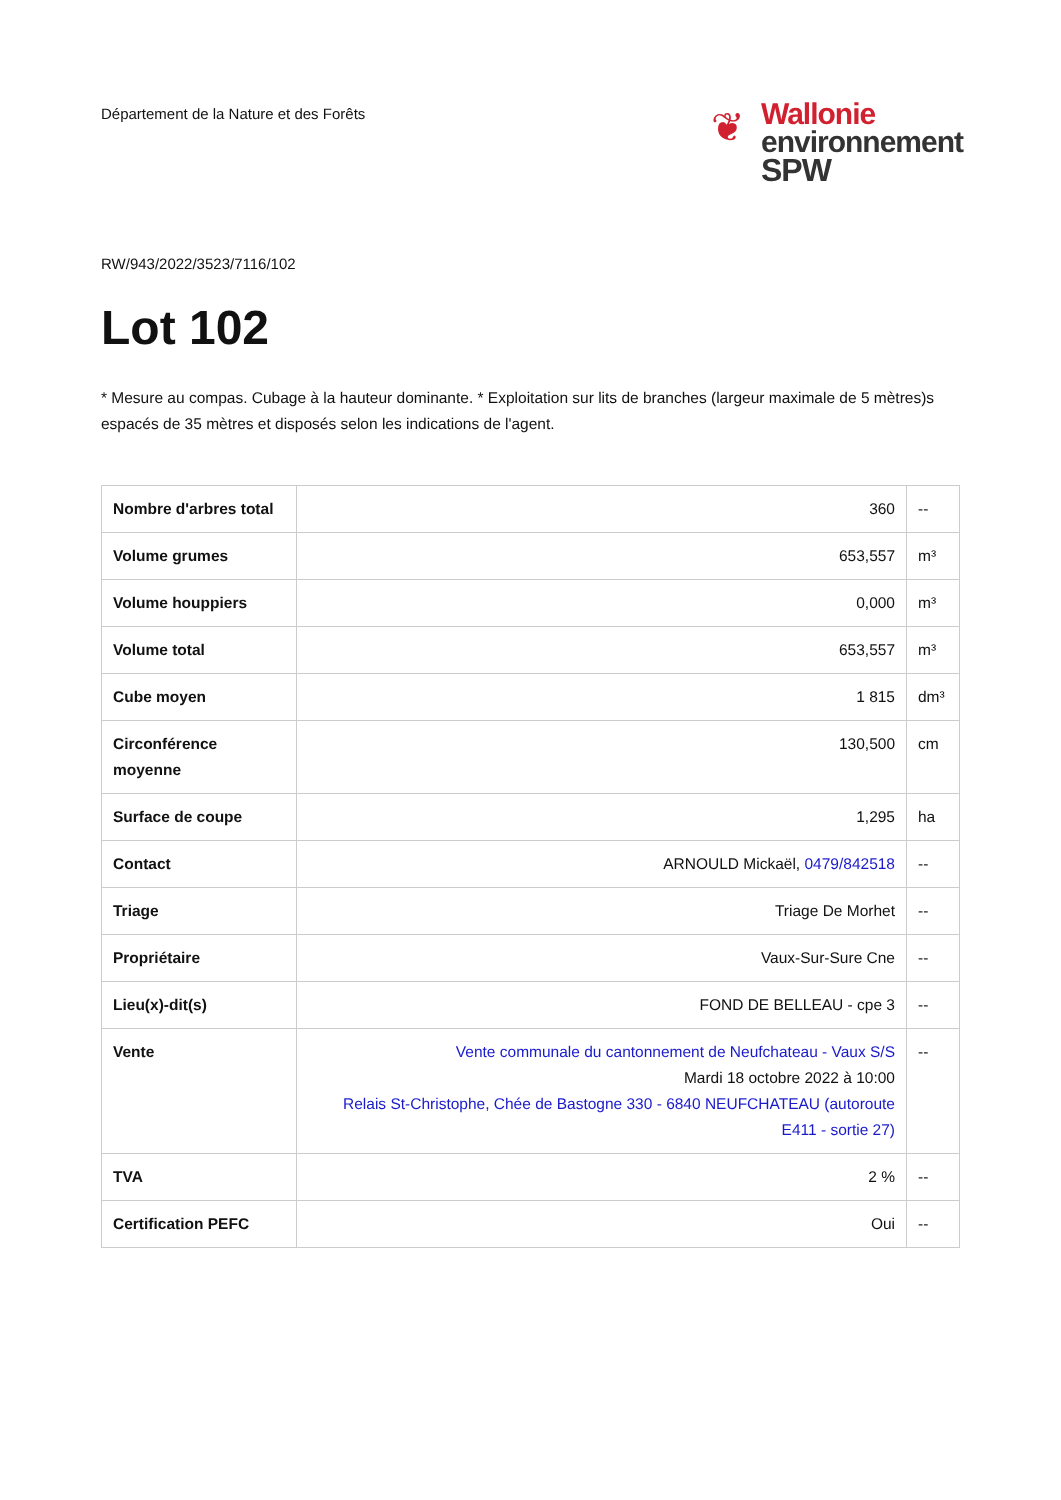Département de la Nature et des Forêts
❦
Wallonie
environnement
SPW
RW/943/2022/3523/7116/102
Lot 102
* Mesure au compas. Cubage à la hauteur dominante. * Exploitation sur lits de branches (largeur maximale de 5 mètres)s espacés de 35 mètres et disposés selon les indications de l'agent.
| Nombre d'arbres total | 360 | -- |
| Volume grumes | 653,557 | m³ |
| Volume houppiers | 0,000 | m³ |
| Volume total | 653,557 | m³ |
| Cube moyen | 1 815 | dm³ |
| Circonférence moyenne | 130,500 | cm |
| Surface de coupe | 1,295 | ha |
| Contact | ARNOULD Mickaël, 0479/842518 | -- |
| Triage | Triage De Morhet | -- |
| Propriétaire | Vaux-Sur-Sure Cne | -- |
| Lieu(x)-dit(s) | FOND DE BELLEAU - cpe 3 | -- |
| Vente | Vente communale du cantonnement de Neufchateau - Vaux S/S Mardi 18 octobre 2022 à 10:00 Relais St-Christophe, Chée de Bastogne 330 - 6840 NEUFCHATEAU (autoroute E411 - sortie 27) | -- |
| TVA | 2 % | -- |
| Certification PEFC | Oui | -- |